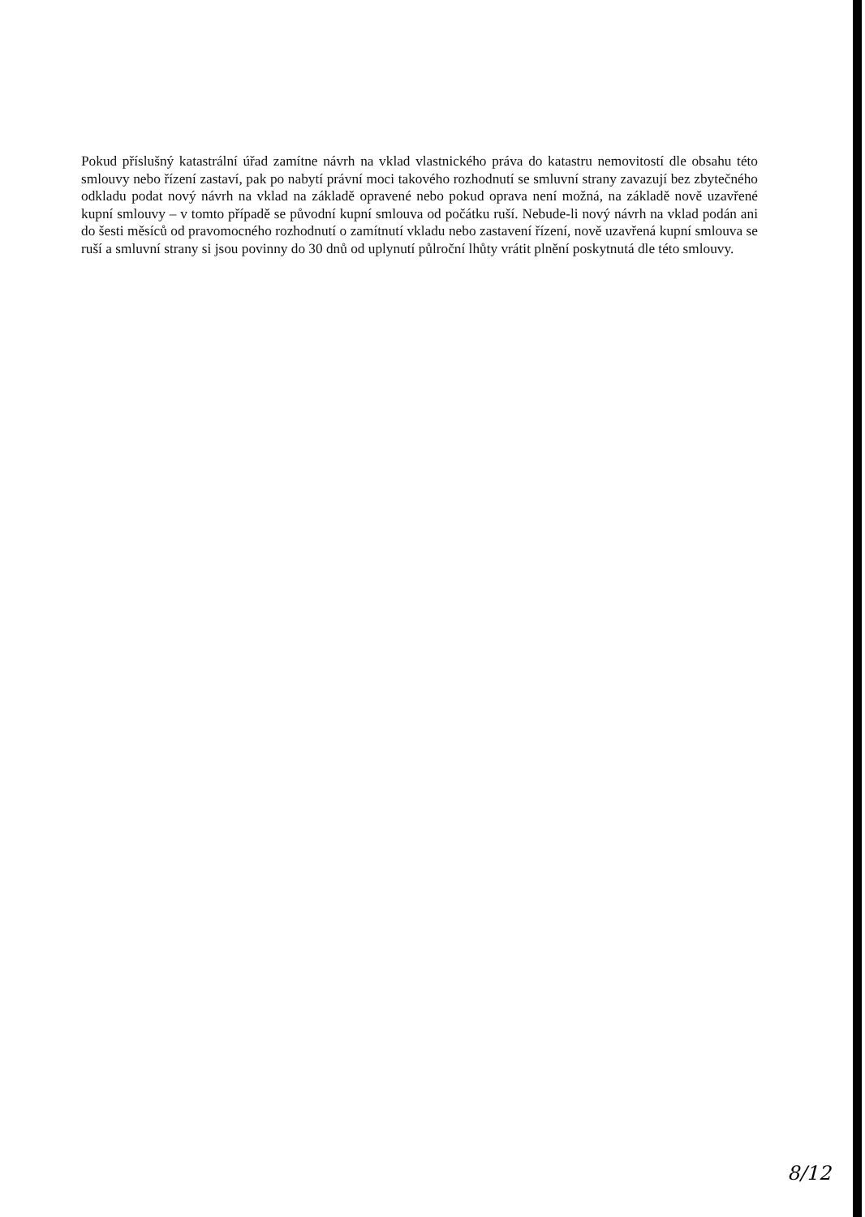Pokud příslušný katastrální úřad zamítne návrh na vklad vlastnického práva do katastru nemovitostí dle obsahu této smlouvy nebo řízení zastaví, pak po nabytí právní moci takového rozhodnutí se smluvní strany zavazují bez zbytečného odkladu podat nový návrh na vklad na základě opravené nebo pokud oprava není možná, na základě nově uzavřené kupní smlouvy – v tomto případě se původní kupní smlouva od počátku ruší. Nebude-li nový návrh na vklad podán ani do šesti měsíců od pravomocného rozhodnutí o zamítnutí vkladu nebo zastavení řízení, nově uzavřená kupní smlouva se ruší a smluvní strany si jsou povinny do 30 dnů od uplynutí půlroční lhůty vrátit plnění poskytnutá dle této smlouvy.
8/12